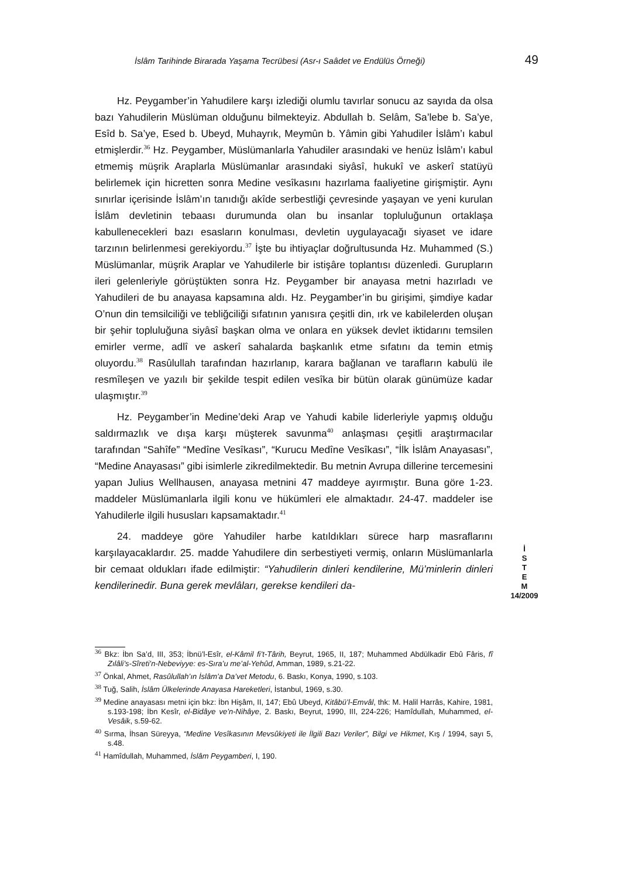İslâm Tarihinde Birarada Yaşama Tecrübesi (Asr-ı Saâdet ve Endülüs Örneği) 49
Hz. Peygamber’in Yahudilere karşı izlediği olumlu tavırlar sonucu az sayıda da olsa bazı Yahudilerin Müslüman olduğunu bilmekteyiz. Abdullah b. Selâm, Sa’lebe b. Sa’ye, Esîd b. Sa’ye, Esed b. Ubeyd, Muhayrık, Meymûn b. Yâmin gibi Yahudiler İslâm’ı kabul etmişlerdir.<sup>36</sup> Hz. Peygamber, Müslümanlarla Yahudiler arasındaki ve henüz İslâm’ı kabul etmemiş müşrik Araplarla Müslümanlar arasındaki siyâsî, hukukî ve askerî statüyü belirlemek için hicretten sonra Medine vesîkasını hazırlama faaliyetine girişmiştir. Aynı sınırlar içerisinde İslâm’ın tanıdığı akîde serbestliği çevresinde yaşayan ve yeni kurulan İslâm devletinin tebaası durumunda olan bu insanlar topluluğunun ortaklaşa kabullenecekleri bazı esasların konulması, devletin uygulayacağı siyaset ve idare tarzının belirlenmesi gerekiyordu.<sup>37</sup> İşte bu ihtiyaçlar doğrultusunda Hz. Muhammed (S.) Müslümanlar, müşrik Araplar ve Yahudilerle bir istişâre toplantısı düzenledi. Gurupların ileri gelenleriyle görüştükten sonra Hz. Peygamber bir anayasa metni hazırladı ve Yahudileri de bu anayasa kapsamına aldı. Hz. Peygamber’in bu girişimi, şimdiye kadar O’nun din temsilciliği ve tebliğciliği sıfatının yanısıra çeşitli din, ırk ve kabilelerden oluşan bir şehir topluluğuna siyâsî başkan olma ve onlara en yüksek devlet iktidarını temsilen emirler verme, adlî ve askerî sahalarda başkanlık etme sıfatını da temin etmiş oluyordu.<sup>38</sup> Rasûlullah tarafından hazırlanıp, karara bağlanan ve tarafların kabulü ile resmîleşen ve yazılı bir şekilde tespit edilen vesîka bir bütün olarak günümüze kadar ulaşmıştır.<sup>39</sup>
Hz. Peygamber’in Medine’deki Arap ve Yahudi kabile liderleriyle yapmış olduğu saldırmazlık ve dışa karşı müşterek savunma<sup>40</sup> anlaşması çeşitli araştırmacılar tarafından “Sahîfe” “Medîne Vesîkası”, “Kurucu Medîne Vesîkası”, “İlk İslâm Anayasası”, “Medine Anayasası” gibi isimlerle zikredilmektedir. Bu metnin Avrupa dillerine tercemesini yapan Julius Wellhausen, anayasa metnini 47 maddeye ayırmıştır. Buna göre 1-23. maddeler Müslümanlarla ilgili konu ve hükümleri ele almaktadır. 24-47. maddeler ise Yahudilerle ilgili hususları kapsamaktadır.<sup>41</sup>
24. maddeye göre Yahudiler harbe katıldıkları sürece harp masraflarını karşılayacaklardır. 25. madde Yahudilere din serbestiyeti vermiş, onların Müslümanlarla bir cemaat oldukları ifade edilmiştir: “Yahudilerin dinleri kendilerine, Mü’minlerin dinleri kendilerinedir. Buna gerek mevlâları, gerekse kendileri da-
İ
S
T
E
M
14/2009
<sup>36</sup> Bkz: İbn Sa’d, III, 353; İbnü’l-Esîr, el-Kâmil fi’t-Târih, Beyrut, 1965, II, 187; Muhammed Abdülkadir Ebû Fâris, fî Zılâli’s-Sîreti’n-Nebeviyye: es-Sıra’u me’al-Yehûd, Amman, 1989, s.21-22.
<sup>37</sup> Önkal, Ahmet, Rasûlullah’ın İslâm’a Da’vet Metodu, 6. Baskı, Konya, 1990, s.103.
<sup>38</sup> Tuğ, Salih, İslâm Ülkelerinde Anayasa Hareketleri, İstanbul, 1969, s.30.
<sup>39</sup> Medine anayasası metni için bkz: İbn Hişâm, II, 147; Ebû Ubeyd, Kitâbü’l-Emvâl, thk: M. Halil Harrâs, Kahire, 1981, s.193-198; İbn Kesîr, el-Bidâye ve’n-Nihâye, 2. Baskı, Beyrut, 1990, III, 224-226; Hamîdullah, Muhammed, el-Vesâik, s.59-62.
<sup>40</sup> Sırma, İhsan Süreyya, “Medine Vesîkasının Mevsûkiyeti ile İlgili Bazı Veriler”, Bilgi ve Hikmet, Kış / 1994, sayı 5, s.48.
<sup>41</sup> Hamîdullah, Muhammed, İslâm Peygamberi, I, 190.